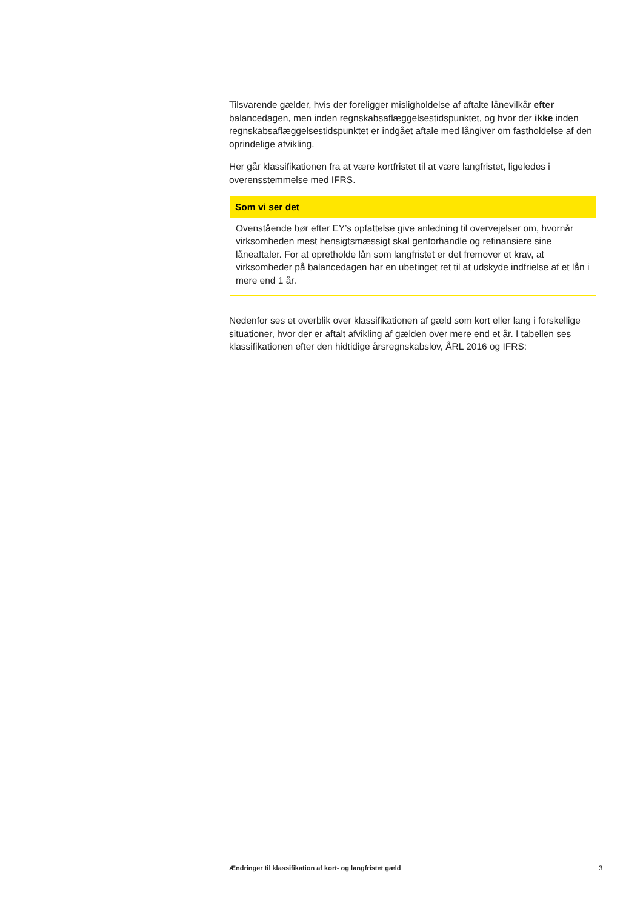Tilsvarende gælder, hvis der foreligger misligholdelse af aftalte lånevilkår efter balancedagen, men inden regnskabsaflæggelsestidspunktet, og hvor der ikke inden regnskabsaflæggelsestidspunktet er indgået aftale med långiver om fastholdelse af den oprindelige afvikling.
Her går klassifikationen fra at være kortfristet til at være langfristet, ligeledes i overensstemmelse med IFRS.
Som vi ser det
Ovenstående bør efter EY’s opfattelse give anledning til overvejelser om, hvornår virksomheden mest hensigtsmæssigt skal genforhandle og refinansiere sine låneaftaler. For at opretholde lån som langfristet er det fremover et krav, at virksomheder på balancedagen har en ubetinget ret til at udskyde indfrielse af et lån i mere end 1 år.
Nedenfor ses et overblik over klassifikationen af gæld som kort eller lang i forskellige situationer, hvor der er aftalt afvikling af gælden over mere end et år. I tabellen ses klassifikationen efter den hidtidige årsregnskabslov, ÅRL 2016 og IFRS:
Ændringer til klassifikation af kort- og langfristet gæld 3